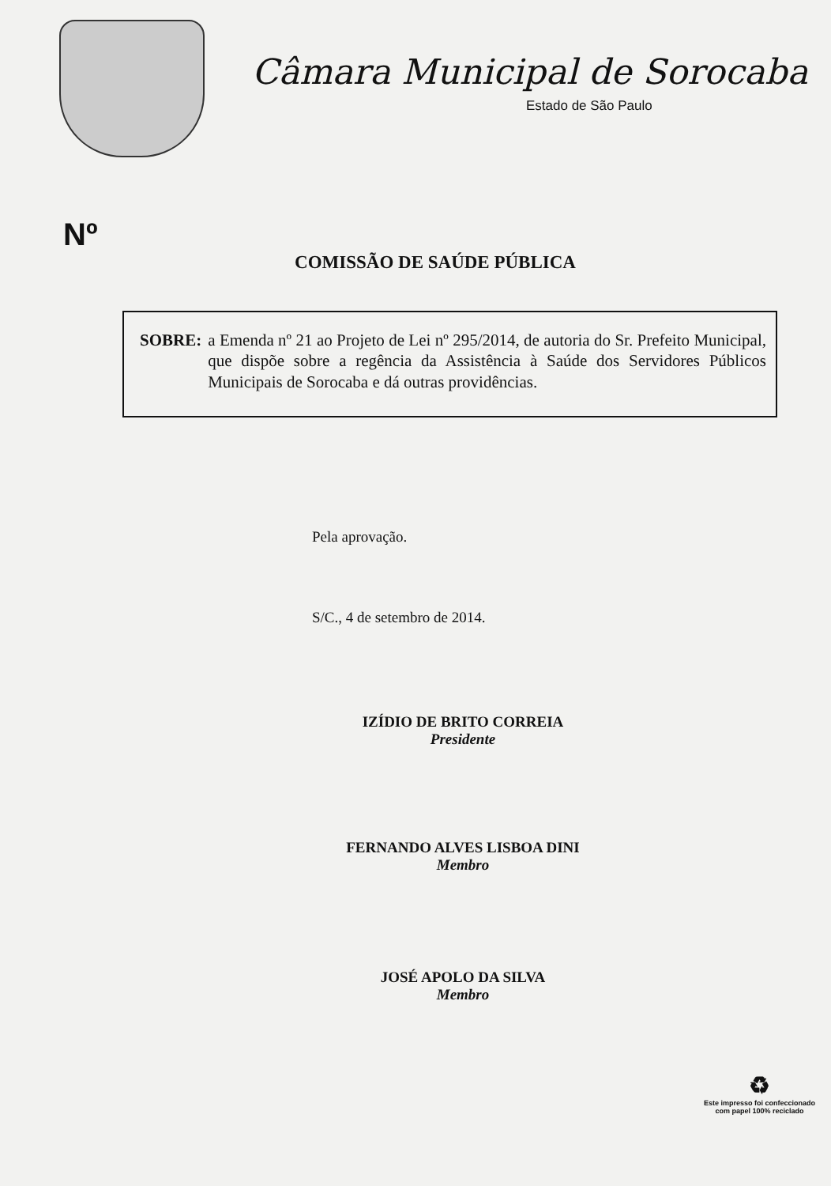Câmara Municipal de Sorocaba
Estado de São Paulo
Nº
COMISSÃO DE SAÚDE PÚBLICA
SOBRE: a Emenda nº 21 ao Projeto de Lei nº 295/2014, de autoria do Sr. Prefeito Municipal, que dispõe sobre a regência da Assistência à Saúde dos Servidores Públicos Municipais de Sorocaba e dá outras providências.
Pela aprovação.
S/C., 4 de setembro de 2014.
IZÍDIO DE BRITO CORREIA
Presidente
FERNANDO ALVES LISBOA DINI
Membro
JOSÉ APOLO DA SILVA
Membro
♻
Este impresso foi confeccionado
com papel 100% reciclado